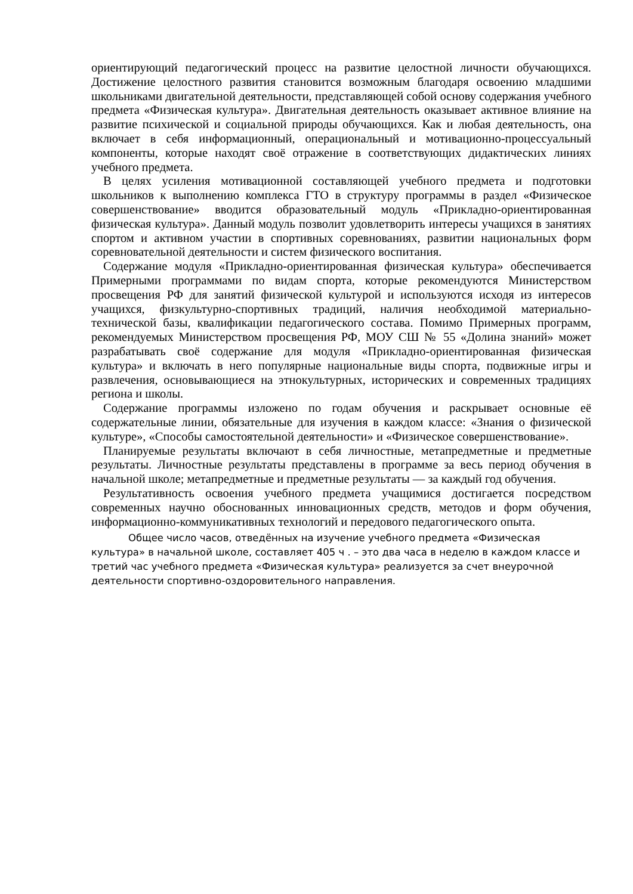ориентирующий педагогический процесс на развитие целостной личности обучающихся. Достижение целостного развития становится возможным благодаря освоению младшими школьниками двигательной деятельности, представляющей собой основу содержания учебного предмета «Физическая культура». Двигательная деятельность оказывает активное влияние на развитие психической и социальной природы обучающихся. Как и любая деятельность, она включает в себя информационный, операциональный и мотивационно-процессуальный компоненты, которые находят своё отражение в соответствующих дидактических линиях учебного предмета.
В целях усиления мотивационной составляющей учебного предмета и подготовки школьников к выполнению комплекса ГТО в структуру программы в раздел «Физическое совершенствование» вводится образовательный модуль «Прикладно-ориентированная физическая культура». Данный модуль позволит удовлетворить интересы учащихся в занятиях спортом и активном участии в спортивных соревнованиях, развитии национальных форм соревновательной деятельности и систем физического воспитания.
Содержание модуля «Прикладно-ориентированная физическая культура» обеспечивается Примерными программами по видам спорта, которые рекомендуются Министерством просвещения РФ для занятий физической культурой и используются исходя из интересов учащихся, физкультурно-спортивных традиций, наличия необходимой материально-технической базы, квалификации педагогического состава. Помимо Примерных программ, рекомендуемых Министерством просвещения РФ, МОУ СШ № 55 «Долина знаний» может разрабатывать своё содержание для модуля «Прикладно-ориентированная физическая культура» и включать в него популярные национальные виды спорта, подвижные игры и развлечения, основывающиеся на этнокультурных, исторических и современных традициях региона и школы.
Содержание программы изложено по годам обучения и раскрывает основные её содержательные линии, обязательные для изучения в каждом классе: «Знания о физической культуре», «Способы самостоятельной деятельности» и «Физическое совершенствование».
Планируемые результаты включают в себя личностные, метапредметные и предметные результаты. Личностные результаты представлены в программе за весь период обучения в начальной школе; метапредметные и предметные результаты — за каждый год обучения.
Результативность освоения учебного предмета учащимися достигается посредством современных научно обоснованных инновационных средств, методов и форм обучения, информационно-коммуникативных технологий и передового педагогического опыта.
Общее число часов, отведённых на изучение учебного предмета «Физическая культура» в начальной школе, составляет 405 ч . – это два часа в неделю в каждом классе и третий час учебного предмета «Физическая культура» реализуется за счет внеурочной деятельности спортивно-оздоровительного направления.